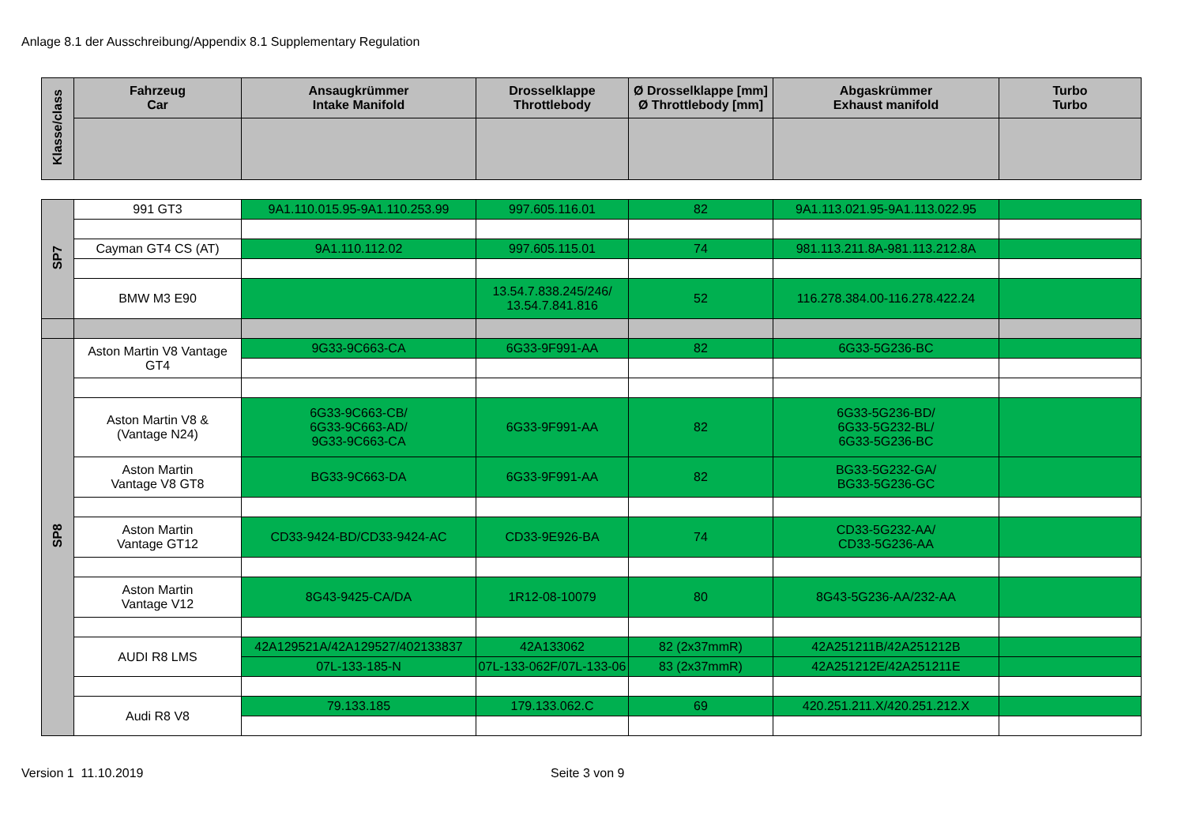Anlage 8.1 der Ausschreibung/Appendix 8.1 Supplementary Regulation
| Klasse/class | Fahrzeug Car | Ansaugkrümmer Intake Manifold | Drosselklappe Throttlebody | Ø Drosselklappe [mm] Ø Throttlebody [mm] | Abgaskrümmer Exhaust manifold | Turbo Turbo |
| --- | --- | --- | --- | --- | --- | --- |
| SP7 | 991 GT3 | 9A1.110.015.95-9A1.110.253.99 | 997.605.116.01 | 82 | 9A1.113.021.95-9A1.113.022.95 | |
| | Cayman GT4 CS (AT) | 9A1.110.112.02 | 997.605.115.01 | 74 | 981.113.211.8A-981.113.212.8A | |
| | BMW M3 E90 | | 13.54.7.838.245/246/ 13.54.7.841.816 | 52 | 116.278.384.00-116.278.422.24 | |
| SP8 | Aston Martin V8 Vantage GT4 | 9G33-9C663-CA | 6G33-9F991-AA | 82 | 6G33-5G236-BC | |
| | Aston Martin V8 & (Vantage N24) | 6G33-9C663-CB/ 6G33-9C663-AD/ 9G33-9C663-CA | 6G33-9F991-AA | 82 | 6G33-5G236-BD/ 6G33-5G232-BL/ 6G33-5G236-BC | |
| | Aston Martin Vantage V8 GT8 | BG33-9C663-DA | 6G33-9F991-AA | 82 | BG33-5G232-GA/ BG33-5G236-GC | |
| | Aston Martin Vantage GT12 | CD33-9424-BD/CD33-9424-AC | CD33-9E926-BA | 74 | CD33-5G232-AA/ CD33-5G236-AA | |
| | Aston Martin Vantage V12 | 8G43-9425-CA/DA | 1R12-08-10079 | 80 | 8G43-5G236-AA/232-AA | |
| | AUDI R8 LMS | 42A129521A/42A129527/402133837 | 42A133062 | 82 (2x37mmR) | 42A251211B/42A251212B | |
| | | 07L-133-185-N | 07L-133-062F/07L-133-06 | 83 (2x37mmR) | 42A251212E/42A251211E | |
| | Audi R8 V8 | 79.133.185 | 179.133.062.C | 69 | 420.251.211.X/420.251.212.X | |
Version 1 11.10.2019 Seite 3 von 9